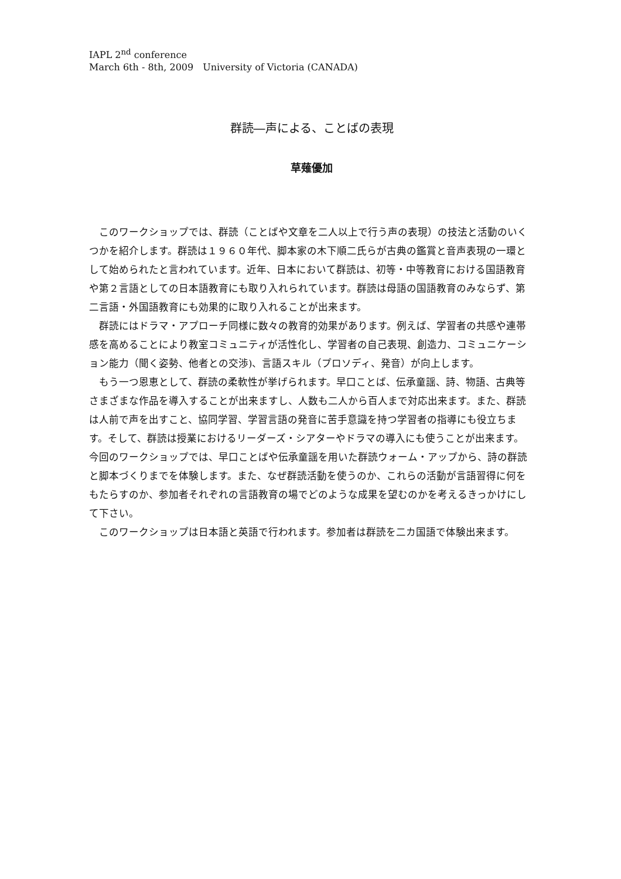IAPL 2<sup>nd</sup> conference
March 6th - 8th, 2009　University of Victoria (CANADA)
群読―声による、ことばの表現
草薙優加
　このワークショップでは、群読（ことばや文章を二人以上で行う声の表現）の技法と活動のいくつかを紹介します。群読は１９６０年代、脚本家の木下順二氏らが古典の鑑賞と音声表現の一環として始められたと言われています。近年、日本において群読は、初等・中等教育における国語教育や第２言語としての日本語教育にも取り入れられています。群読は母語の国語教育のみならず、第二言語・外国語教育にも効果的に取り入れることが出来ます。
　群読にはドラマ・アプローチ同様に数々の教育的効果があります。例えば、学習者の共感や連帯感を高めることにより教室コミュニティが活性化し、学習者の自己表現、創造力、コミュニケーション能力（聞く姿勢、他者との交渉)、言語スキル（プロソディ、発音）が向上します。
　もう一つ恩恵として、群読の柔軟性が挙げられます。早口ことば、伝承童謡、詩、物語、古典等さまざまな作品を導入することが出来ますし、人数も二人から百人まで対応出来ます。また、群読は人前で声を出すこと、協同学習、学習言語の発音に苦手意識を持つ学習者の指導にも役立ちます。そして、群読は授業におけるリーダーズ・シアターやドラマの導入にも使うことが出来ます。
今回のワークショップでは、早口ことばや伝承童謡を用いた群読ウォーム・アップから、詩の群読と脚本づくりまでを体験します。また、なぜ群読活動を使うのか、これらの活動が言語習得に何をもたらすのか、参加者それぞれの言語教育の場でどのような成果を望むのかを考えるきっかけにして下さい。
　このワークショップは日本語と英語で行われます。参加者は群読を二カ国語で体験出来ます。